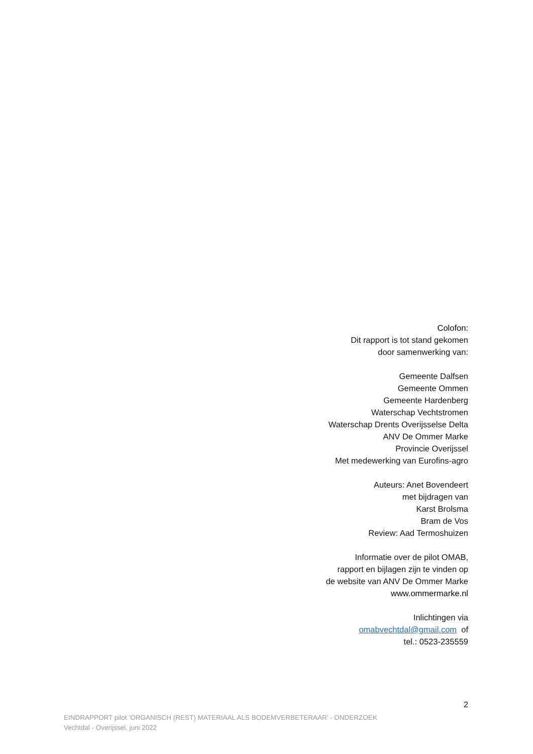Colofon:
Dit rapport is tot stand gekomen
door samenwerking van:
Gemeente Dalfsen
Gemeente Ommen
Gemeente Hardenberg
Waterschap Vechtstromen
Waterschap Drents Overijsselse Delta
ANV De Ommer Marke
Provincie Overijssel
Met medewerking van Eurofins-agro
Auteurs: Anet Bovendeert
met bijdragen van
Karst Brolsma
Bram de Vos
Review: Aad Termoshuizen
Informatie over de pilot OMAB,
rapport en bijlagen zijn te vinden op
de website van ANV De Ommer Marke
www.ommermarke.nl
Inlichtingen via
omabvechtdal@gmail.com of
tel.: 0523-235559
2
EINDRAPPORT pilot ‘ORGANISCH (REST) MATERIAAL ALS BODEMVERBETERAAR’ - ONDERZOEK
Vechtdal - Overijssel, juni 2022